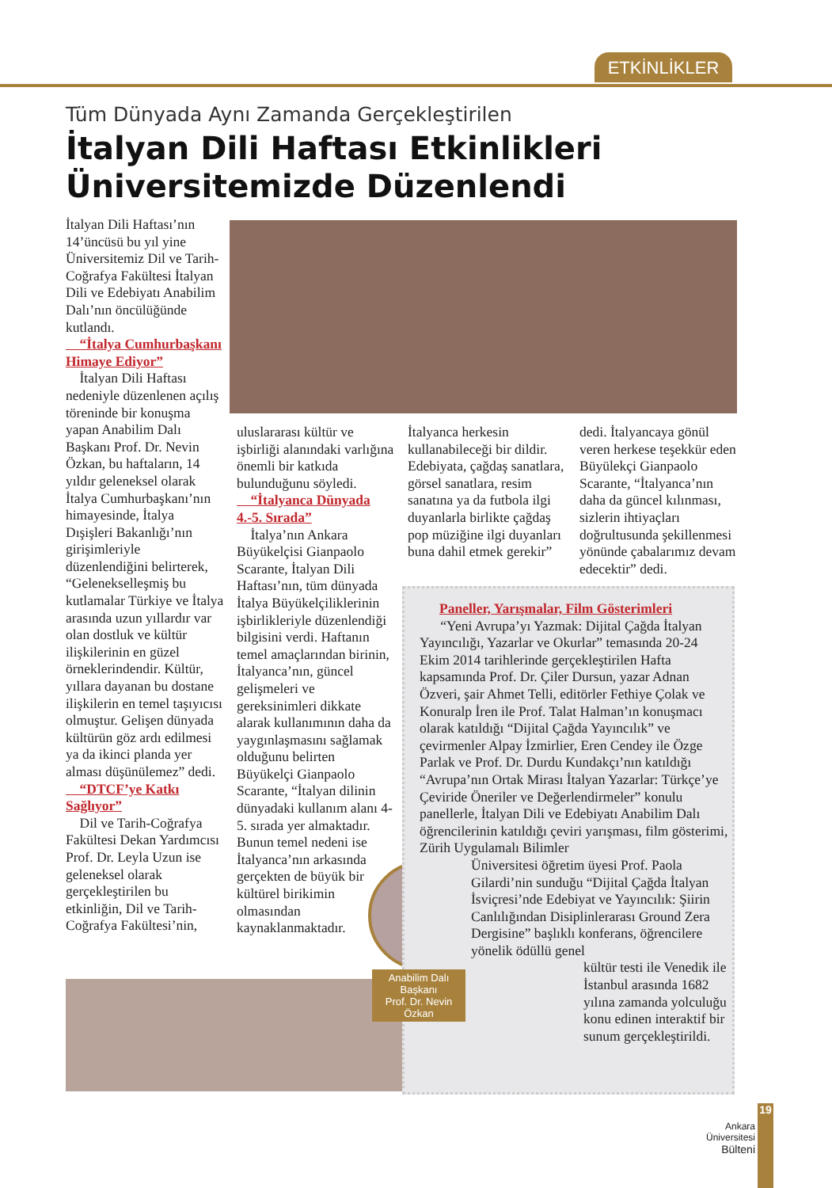ETKİNLİKLER
Tüm Dünyada Aynı Zamanda Gerçekleştirilen
İtalyan Dili Haftası Etkinlikleri
Üniversitemizde Düzenlendi
İtalyan Dili Haftası’nın 14’üncüsü bu yıl yine Üniversitemiz Dil ve Tarih-Coğrafya Fakültesi İtalyan Dili ve Edebiyatı Anabilim Dalı’nın öncülüğünde kutlandı.
“İtalya Cumhurbaşkanı Himaye Ediyor”
İtalyan Dili Haftası nedeniyle düzenlenen açılış töreninde bir konuşma yapan Anabilim Dalı Başkanı Prof. Dr. Nevin Özkan, bu haftaların, 14 yıldır geleneksel olarak İtalya Cumhurbaşkanı’nın himayesinde, İtalya Dışişleri Bakanlığı’nın girişimleriyle düzenlendiğini belirterek, “Gelenekselleşmiş bu kutlamalar Türkiye ve İtalya arasında uzun yıllardır var olan dostluk ve kültür ilişkilerinin en güzel örneklerindendir. Kültür, yıllara dayanan bu dostane ilişkilerin en temel taşıyıcısı olmuştur. Gelişen dünyada kültürün göz ardı edilmesi ya da ikinci planda yer alması düşünülemez” dedi.
“DTCF’ye Katkı Sağlıyor”
Dil ve Tarih-Coğrafya Fakültesi Dekan Yardımcısı Prof. Dr. Leyla Uzun ise geleneksel olarak gerçekleştirilen bu etkinliğin, Dil ve Tarih-Coğrafya Fakültesi’nin,
uluslararası kültür ve işbirliği alanındaki varlığına önemli bir katkıda bulunduğunu söyledi.
“İtalyanca Dünyada 4.-5. Sırada”
İtalya’nın Ankara Büyükelçisi Gianpaolo Scarante, İtalyan Dili Haftası’nın, tüm dünyada İtalya Büyükelçiliklerinin işbirlikleriyle düzenlendiği bilgisini verdi. Haftanın temel amaçlarından birinin, İtalyanca’nın, güncel gelişmeleri ve gereksinimleri dikkate alarak kullanımının daha da yaygınlaşmasını sağlamak olduğunu belirten Büyükelçi Gianpaolo Scarante, “İtalyan dilinin dünyadaki kullanım alanı 4-5. sırada yer almaktadır. Bunun temel nedeni ise İtalyanca’nın arkasında gerçekten de büyük bir kültürel birikimin olmasından kaynaklanmaktadır.
İtalyanca herkesin kullanabileceği bir dildir. Edebiyata, çağdaş sanatlara, görsel sanatlara, resim sanatına ya da futbola ilgi duyanlarla birlikte çağdaş pop müziğine ilgi duyanları buna dahil etmek gerekir”
dedi. İtalyancaya gönül veren herkese teşekkür eden Büyülekçi Gianpaolo Scarante, “İtalyanca’nın daha da güncel kılınması, sizlerin ihtiyaçları doğrultusunda şekillenmesi yönünde çabalarımız devam edecektir” dedi.
Paneller, Yarışmalar, Film Gösterimleri
“Yeni Avrupa’yı Yazmak: Dijital Çağda İtalyan Yayıncılığı, Yazarlar ve Okurlar” temasında 20-24 Ekim 2014 tarihlerinde gerçekleştirilen Hafta kapsamında Prof. Dr. Çiler Dursun, yazar Adnan Özveri, şair Ahmet Telli, editörler Fethiye Çolak ve Konuralp İren ile Prof. Talat Halman’ın konuşmacı olarak katıldığı “Dijital Çağda Yayıncılık” ve çevirmenler Alpay İzmirlier, Eren Cendey ile Özge Parlak ve Prof. Dr. Durdu Kundakçı’nın katıldığı “Avrupa’nın Ortak Mirası İtalyan Yazarlar: Türkçe’ye Çeviride Öneriler ve Değerlendirmeler” konulu panellerle, İtalyan Dili ve Edebiyatı Anabilim Dalı öğrencilerinin katıldığı çeviri yarışması, film gösterimi, Zürih Uygulamalı Bilimler
Üniversitesi öğretim üyesi Prof. Paola Gilardi’nin sunduğu “Dijital Çağda İtalyan İsviçresi’nde Edebiyat ve Yayıncılık: Şiirin Canlılığından Disiplinlerarası Ground Zera Dergisine” başlıklı konferans, öğrencilere yönelik ödüllü genel
kültür testi ile Venedik ile İstanbul arasında 1682 yılına zamanda yolculuğu konu edinen interaktif bir sunum gerçekleştirildi.
Anabilim Dalı Başkanı
Prof. Dr. Nevin Özkan
Ankara
Üniversitesi
Bülteni
19